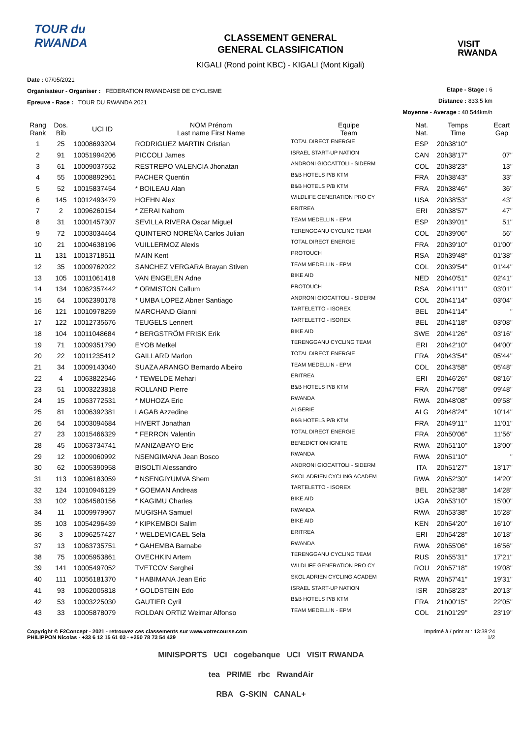TOUR du RWANDA
CLASSEMENT GENERAL
GENERAL CLASSIFICATION
KIGALI (Rond point KBC) - KIGALI (Mont Kigali)
VISIT
RWANDA
Date : 07/05/2021
Organisateur - Organiser : FEDERATION RWANDAISE DE CYCLISME
Epreuve - Race : TOUR DU RWANDA 2021
Etape - Stage : 6
Distance : 833.5 km
Moyenne - Average : 40.544km/h
| Rang Rank | Dos. Bib | UCI ID | NOM Prénom Last name First Name | Equipe Team | Nat. Nat. | Temps Time | Ecart Gap |
| --- | --- | --- | --- | --- | --- | --- | --- |
| 1 | 25 | 10008693204 | RODRIGUEZ MARTIN Cristian | TOTAL DIRECT ENERGIE | ESP | 20h38'10'' | |
| 2 | 91 | 10051994206 | PICCOLI James | ISRAEL START-UP NATION | CAN | 20h38'17'' | 07'' |
| 3 | 61 | 10009037552 | RESTREPO VALENCIA Jhonatan | ANDRONI GIOCATTOLI - SIDERM | COL | 20h38'23'' | 13'' |
| 4 | 55 | 10008892961 | PACHER Quentin | B&B HOTELS P/B KTM | FRA | 20h38'43'' | 33'' |
| 5 | 52 | 10015837454 | * BOILEAU Alan | B&B HOTELS P/B KTM | FRA | 20h38'46'' | 36'' |
| 6 | 145 | 10012493479 | HOEHN Alex | WILDLIFE GENERATION PRO CY | USA | 20h38'53'' | 43'' |
| 7 | 2 | 10096260154 | * ZERAI Nahom | ERITREA | ERI | 20h38'57'' | 47'' |
| 8 | 31 | 10001457307 | SEVILLA RIVERA Oscar Miguel | TEAM MEDELLIN - EPM | ESP | 20h39'01'' | 51'' |
| 9 | 72 | 10003034464 | QUINTERO NOREÑA Carlos Julian | TERENGGANU CYCLING TEAM | COL | 20h39'06'' | 56'' |
| 10 | 21 | 10004638196 | VUILLERMOZ Alexis | TOTAL DIRECT ENERGIE | FRA | 20h39'10'' | 01'00'' |
| 11 | 131 | 10013718511 | MAIN Kent | PROTOUCH | RSA | 20h39'48'' | 01'38'' |
| 12 | 35 | 10009762022 | SANCHEZ VERGARA Brayan Stiven | TEAM MEDELLIN - EPM | COL | 20h39'54'' | 01'44'' |
| 13 | 105 | 10011061418 | VAN ENGELEN Adne | BIKE AID | NED | 20h40'51'' | 02'41'' |
| 14 | 134 | 10062357442 | * ORMISTON Callum | PROTOUCH | RSA | 20h41'11'' | 03'01'' |
| 15 | 64 | 10062390178 | * UMBA LOPEZ Abner Santiago | ANDRONI GIOCATTOLI - SIDERM | COL | 20h41'14'' | 03'04'' |
| 16 | 121 | 10010978259 | MARCHAND Gianni | TARTELETTO - ISOREX | BEL | 20h41'14'' | '' |
| 17 | 122 | 10012735676 | TEUGELS Lennert | TARTELETTO - ISOREX | BEL | 20h41'18'' | 03'08'' |
| 18 | 104 | 10011048684 | * BERGSTRÖM FRISK Erik | BIKE AID | SWE | 20h41'26'' | 03'16'' |
| 19 | 71 | 10009351790 | EYOB Metkel | TERENGGANU CYCLING TEAM | ERI | 20h42'10'' | 04'00'' |
| 20 | 22 | 10011235412 | GAILLARD Marlon | TOTAL DIRECT ENERGIE | FRA | 20h43'54'' | 05'44'' |
| 21 | 34 | 10009143040 | SUAZA ARANGO Bernardo Albeiro | TEAM MEDELLIN - EPM | COL | 20h43'58'' | 05'48'' |
| 22 | 4 | 10063822546 | * TEWELDE Mehari | ERITREA | ERI | 20h46'26'' | 08'16'' |
| 23 | 51 | 10003223818 | ROLLAND Pierre | B&B HOTELS P/B KTM | FRA | 20h47'58'' | 09'48'' |
| 24 | 15 | 10063772531 | * MUHOZA Eric | RWANDA | RWA | 20h48'08'' | 09'58'' |
| 25 | 81 | 10006392381 | LAGAB Azzedine | ALGERIE | ALG | 20h48'24'' | 10'14'' |
| 26 | 54 | 10003094684 | HIVERT Jonathan | B&B HOTELS P/B KTM | FRA | 20h49'11'' | 11'01'' |
| 27 | 23 | 10015466329 | * FERRON Valentin | TOTAL DIRECT ENERGIE | FRA | 20h50'06'' | 11'56'' |
| 28 | 45 | 10063734741 | MANIZABAYO Eric | BENEDICTION IGNITE | RWA | 20h51'10'' | 13'00'' |
| 29 | 12 | 10009060992 | NSENGIMANA Jean Bosco | RWANDA | RWA | 20h51'10'' | '' |
| 30 | 62 | 10005390958 | BISOLTI Alessandro | ANDRONI GIOCATTOLI - SIDERM | ITA | 20h51'27'' | 13'17'' |
| 31 | 113 | 10096183059 | * NSENGIYUMVA Shem | SKOL ADRIEN CYCLING ACADEM | RWA | 20h52'30'' | 14'20'' |
| 32 | 124 | 10010946129 | * GOEMAN Andreas | TARTELETTO - ISOREX | BEL | 20h52'38'' | 14'28'' |
| 33 | 102 | 10064580156 | * KAGIMU Charles | BIKE AID | UGA | 20h53'10'' | 15'00'' |
| 34 | 11 | 10009979967 | MUGISHA Samuel | RWANDA | RWA | 20h53'38'' | 15'28'' |
| 35 | 103 | 10054296439 | * KIPKEMBOI Salim | BIKE AID | KEN | 20h54'20'' | 16'10'' |
| 36 | 3 | 10096257427 | * WELDEMICAEL Sela | ERITREA | ERI | 20h54'28'' | 16'18'' |
| 37 | 13 | 10063735751 | * GAHEMBA Barnabe | RWANDA | RWA | 20h55'06'' | 16'56'' |
| 38 | 75 | 10005953861 | OVECHKIN Artem | TERENGGANU CYCLING TEAM | RUS | 20h55'31'' | 17'21'' |
| 39 | 141 | 10005497052 | TVETCOV Serghei | WILDLIFE GENERATION PRO CY | ROU | 20h57'18'' | 19'08'' |
| 40 | 111 | 10056181370 | * HABIMANA Jean Eric | SKOL ADRIEN CYCLING ACADEM | RWA | 20h57'41'' | 19'31'' |
| 41 | 93 | 10062005818 | * GOLDSTEIN Edo | ISRAEL START-UP NATION | ISR | 20h58'23'' | 20'13'' |
| 42 | 53 | 10003225030 | GAUTIER Cyril | B&B HOTELS P/B KTM | FRA | 21h00'15'' | 22'05'' |
| 43 | 33 | 10005878079 | ROLDAN ORTIZ Weimar Alfonso | TEAM MEDELLIN - EPM | COL | 21h01'29'' | 23'19'' |
Copyright © F2Concept - 2021 - retrouvez ces classements sur www.votrecourse.com
PHILIPPON Nicolas - +33 6 12 15 61 03 - +250 78 73 54 429
Imprimé à / print at : 13:38:24
1/2
MINISPORTS UCI cogebanque UCI VISIT RWANDA
tea PRIME rbc RwandAir
RBA G-SKIN CANAL+